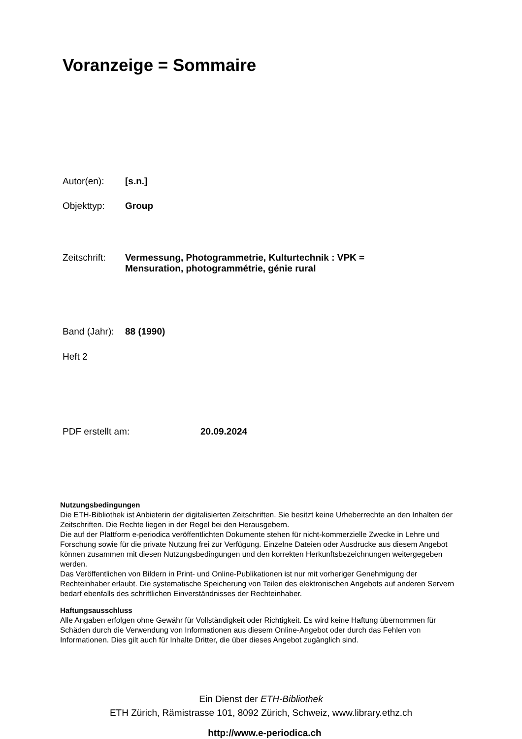Voranzeige = Sommaire
Autor(en): [s.n.]
Objekttyp: Group
Zeitschrift: Vermessung, Photogrammetrie, Kulturtechnik : VPK =
Mensuration, photogrammétrie, génie rural
Band (Jahr): 88 (1990)
Heft 2
PDF erstellt am: 20.09.2024
Nutzungsbedingungen
Die ETH-Bibliothek ist Anbieterin der digitalisierten Zeitschriften. Sie besitzt keine Urheberrechte an den Inhalten der Zeitschriften. Die Rechte liegen in der Regel bei den Herausgebern.
Die auf der Plattform e-periodica veröffentlichten Dokumente stehen für nicht-kommerzielle Zwecke in Lehre und Forschung sowie für die private Nutzung frei zur Verfügung. Einzelne Dateien oder Ausdrucke aus diesem Angebot können zusammen mit diesen Nutzungsbedingungen und den korrekten Herkunftsbezeichnungen weitergegeben werden.
Das Veröffentlichen von Bildern in Print- und Online-Publikationen ist nur mit vorheriger Genehmigung der Rechteinhaber erlaubt. Die systematische Speicherung von Teilen des elektronischen Angebots auf anderen Servern bedarf ebenfalls des schriftlichen Einverständnisses der Rechteinhaber.
Haftungsausschluss
Alle Angaben erfolgen ohne Gewähr für Vollständigkeit oder Richtigkeit. Es wird keine Haftung übernommen für Schäden durch die Verwendung von Informationen aus diesem Online-Angebot oder durch das Fehlen von Informationen. Dies gilt auch für Inhalte Dritter, die über dieses Angebot zugänglich sind.
Ein Dienst der ETH-Bibliothek
ETH Zürich, Rämistrasse 101, 8092 Zürich, Schweiz, www.library.ethz.ch
http://www.e-periodica.ch